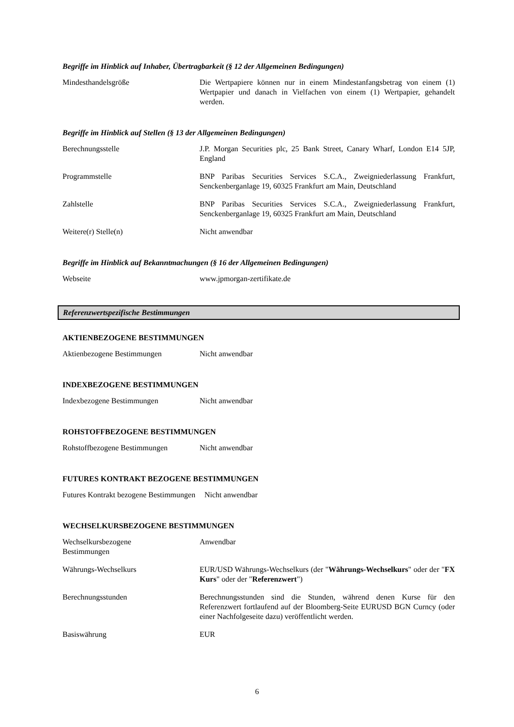Begriffe im Hinblick auf Inhaber, Übertragbarkeit (§ 12 der Allgemeinen Bedingungen)
| Mindesthandelsgröße | Die Wertpapiere können nur in einem Mindestanfangsbetrag von einem (1) Wertpapier und danach in Vielfachen von einem (1) Wertpapier, gehandelt werden. |
Begriffe im Hinblick auf Stellen (§ 13 der Allgemeinen Bedingungen)
| Berechnungsstelle | J.P. Morgan Securities plc, 25 Bank Street, Canary Wharf, London E14 5JP, England |
| Programmstelle | BNP Paribas Securities Services S.C.A., Zweigniederlassung Frankfurt, Senckenberganlage 19, 60325 Frankfurt am Main, Deutschland |
| Zahlstelle | BNP Paribas Securities Services S.C.A., Zweigniederlassung Frankfurt, Senckenberganlage 19, 60325 Frankfurt am Main, Deutschland |
| Weitere(r) Stelle(n) | Nicht anwendbar |
Begriffe im Hinblick auf Bekanntmachungen (§ 16 der Allgemeinen Bedingungen)
| Webseite | www.jpmorgan-zertifikate.de |
Referenzwertspezifische Bestimmungen
AKTIENBEZOGENE BESTIMMUNGEN
| Aktienbezogene Bestimmungen | Nicht anwendbar |
INDEXBEZOGENE BESTIMMUNGEN
| Indexbezogene Bestimmungen | Nicht anwendbar |
ROHSTOFFBEZOGENE BESTIMMUNGEN
| Rohstoffbezogene Bestimmungen | Nicht anwendbar |
FUTURES KONTRAKT BEZOGENE BESTIMMUNGEN
| Futures Kontrakt bezogene Bestimmungen | Nicht anwendbar |
WECHSELKURSBEZOGENE BESTIMMUNGEN
| Wechselkursbezogene Bestimmungen | Anwendbar |
| Währungs-Wechselkurs | EUR/USD Währungs-Wechselkurs (der " Währungs-Wechselkurs " oder der " FX Kurs " oder der " Referenzwert ") |
| Berechnungsstunden | Berechnungsstunden sind die Stunden, während denen Kurse für den Referenzwert fortlaufend auf der Bloomberg-Seite EURUSD BGN Curncy (oder einer Nachfolgeseite dazu) veröffentlicht werden. |
| Basiswährung | EUR |
6